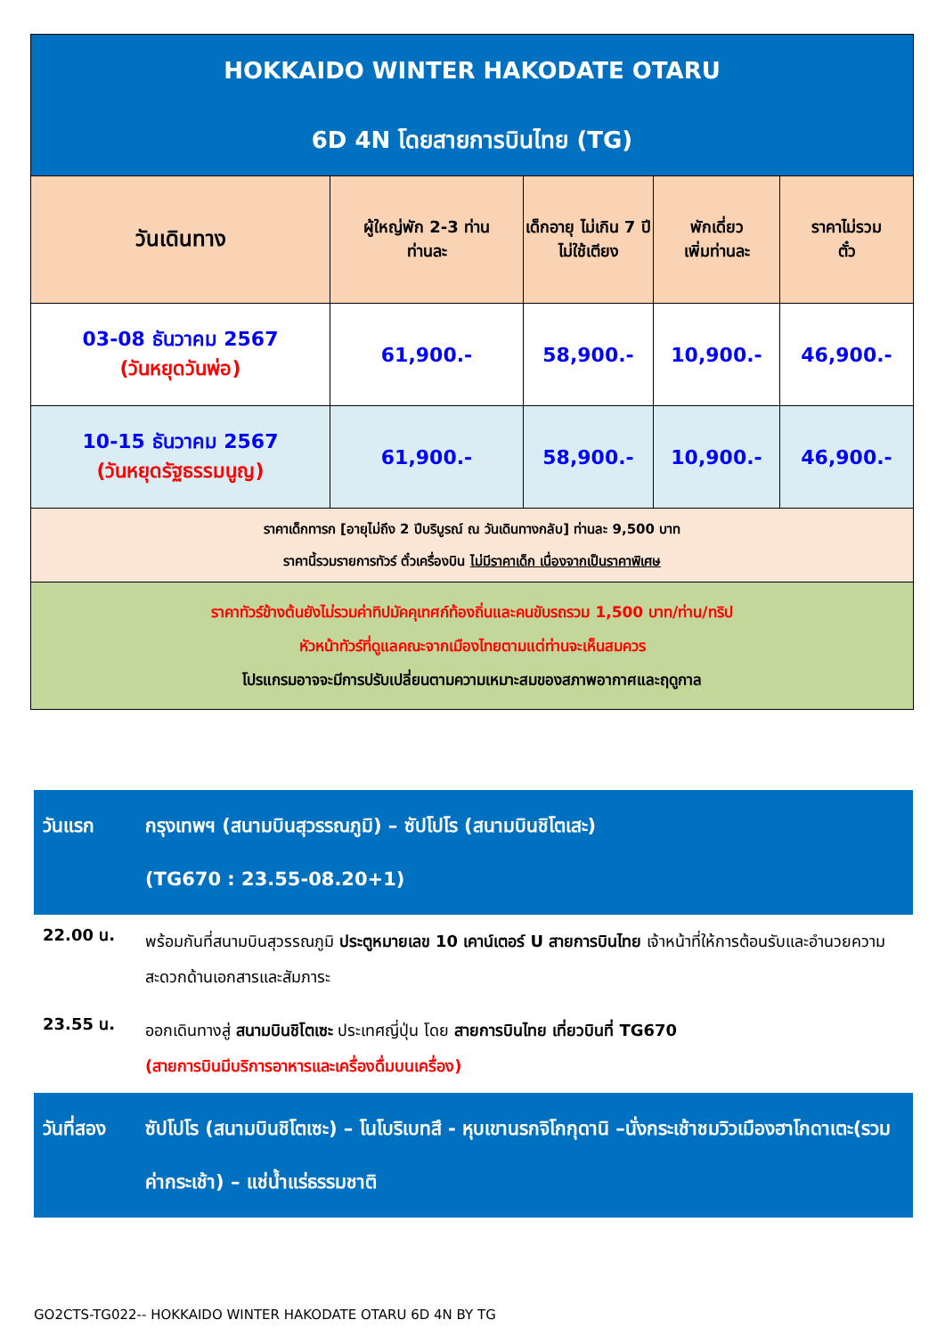| HOKKAIDO WINTER HAKODATE OTARU 6D 4N โดยสายการบินไทย (TG) | | | | |
| วันเดินทาง | ผู้ใหญ่พัก 2-3 ท่าน ท่านละ | เด็กอายุ ไม่เกิน 7 ปี ไม่ใช้เตียง | พักเดี่ยว เพิ่มท่านละ | ราคาไม่รวม ตั๋ว |
| 03-08 ธันวาคม 2567 (วันหยุดวันพ่อ) | 61,900.- | 58,900.- | 10,900.- | 46,900.- |
| 10-15 ธันวาคม 2567 (วันหยุดรัฐธรรมนูญ) | 61,900.- | 58,900.- | 10,900.- | 46,900.- |
| ราคาเด็กทารก [อายุไม่ถึง 2 ปีบริบูรณ์ ณ วันเดินทางกลับ] ท่านละ 9,500 บาท ราคานี้รวมรายการทัวร์ ตั๋วเครื่องบิน ไม่มีราคาเด็ก เนื่องจากเป็นราคาพิเศษ | | | | |
| ราคาทัวร์ข้างต้นยังไม่รวมค่าทิปมัคคุเทศก์ท้องถิ่นและคนขับรถรวม 1,500 บาท/ท่าน/ทริป หัวหน้าทัวร์ที่ดูแลคณะจากเมืองไทยตามแต่ท่านจะเห็นสมควร โปรแกรมอาจจะมีการปรับเปลี่ยนตามความเหมาะสมของสภาพอากาศและฤดูกาล | | | | |
| วันแรก | กรุงเทพฯ (สนามบินสุวรรณภูมิ) – ซัปโปโร (สนามบินชิโตเสะ) (TG670 : 23.55-08.20+1) |
| 22.00 น. | พร้อมกันที่สนามบินสุวรรณภูมิ ประตูหมายเลข 10 เคาน์เตอร์ U สายการบินไทย เจ้าหน้าที่ให้การต้อนรับและอำนวยความสะดวกด้านเอกสารและสัมภาระ |
| 23.55 น. | ออกเดินทางสู่ สนามบินชิโตเซะ ประเทศญี่ปุ่น โดย สายการบินไทย เที่ยวบินที่ TG670 (สายการบินมีบริการอาหารและเครื่องดื่มบนเครื่อง) |
| วันที่สอง | ซัปโปโร (สนามบินชิโตเซะ) – โนโบริเบทสึ - หุบเขานรกจิโกกุดานิ –นั่งกระเช้าชมวิวเมืองฮาโกดาเตะ(รวมค่ากระเช้า) – แช่น้ำแร่ธรรมชาติ |
GO2CTS-TG022-- HOKKAIDO WINTER HAKODATE OTARU 6D 4N BY TG